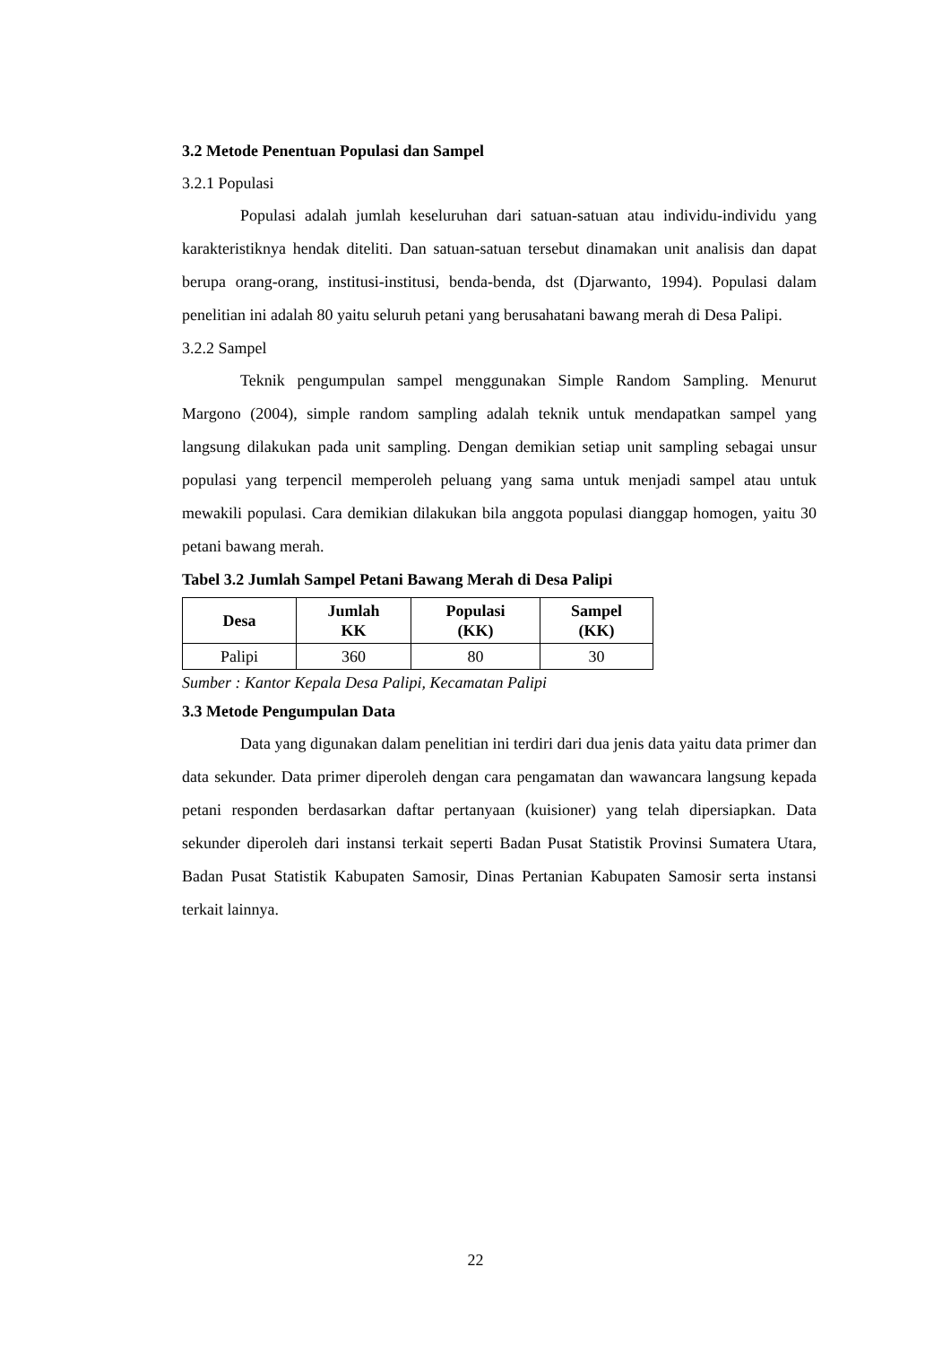3.2 Metode Penentuan Populasi dan Sampel
3.2.1 Populasi
Populasi adalah jumlah keseluruhan dari satuan-satuan atau individu-individu yang karakteristiknya hendak diteliti. Dan satuan-satuan tersebut dinamakan unit analisis dan dapat berupa orang-orang, institusi-institusi, benda-benda, dst (Djarwanto, 1994). Populasi dalam penelitian ini adalah 80 yaitu seluruh petani yang berusahatani bawang merah di Desa Palipi.
3.2.2 Sampel
Teknik pengumpulan sampel menggunakan Simple Random Sampling. Menurut Margono (2004), simple random sampling adalah teknik untuk mendapatkan sampel yang langsung dilakukan pada unit sampling. Dengan demikian setiap unit sampling sebagai unsur populasi yang terpencil memperoleh peluang yang sama untuk menjadi sampel atau untuk mewakili populasi. Cara demikian dilakukan bila anggota populasi dianggap homogen, yaitu 30 petani bawang merah.
Tabel 3.2 Jumlah Sampel Petani Bawang Merah di Desa Palipi
| Desa | Jumlah KK | Populasi (KK) | Sampel (KK) |
| --- | --- | --- | --- |
| Palipi | 360 | 80 | 30 |
Sumber : Kantor Kepala Desa Palipi, Kecamatan Palipi
3.3 Metode Pengumpulan Data
Data yang digunakan dalam penelitian ini terdiri dari dua jenis data yaitu data primer dan data sekunder. Data primer diperoleh dengan cara pengamatan dan wawancara langsung kepada petani responden berdasarkan daftar pertanyaan (kuisioner) yang telah dipersiapkan. Data sekunder diperoleh dari instansi terkait seperti Badan Pusat Statistik Provinsi Sumatera Utara, Badan Pusat Statistik Kabupaten Samosir, Dinas Pertanian Kabupaten Samosir serta instansi terkait lainnya.
22